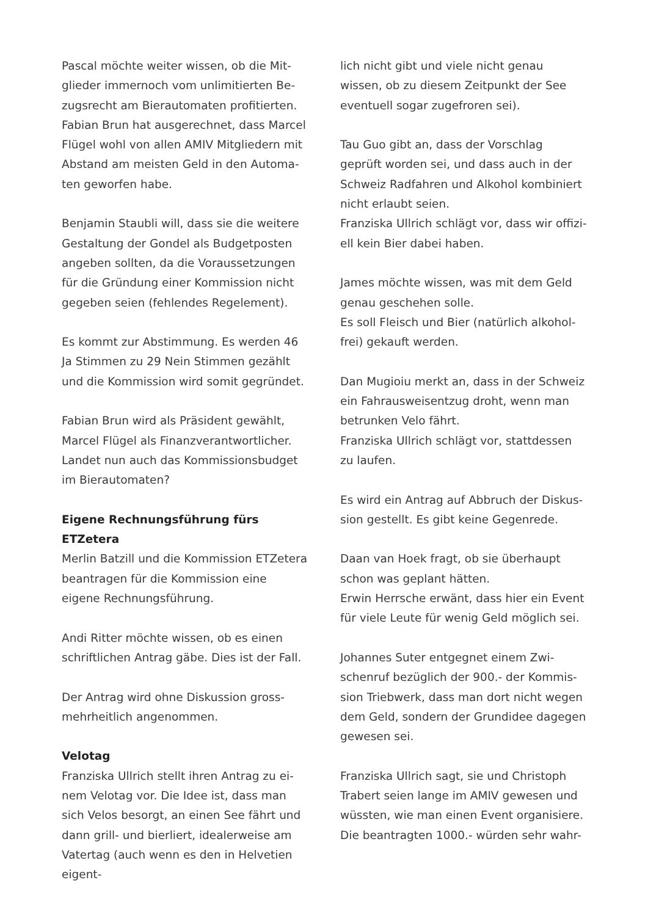Pascal möchte weiter wissen, ob die Mit­glieder immernoch vom unlimitierten Be­zugsrecht am Bierautomaten profitierten. Fabian Brun hat ausgerechnet, dass Marcel Flügel wohl von allen AMIV Mitgliedern mit Abstand am meisten Geld in den Automa­ten geworfen habe.
Benjamin Staubli will, dass sie die weitere Gestaltung der Gondel als Budgetposten angeben sollten, da die Voraussetzungen für die Gründung einer Kommission nicht gegeben seien (fehlendes Regelement).
Es kommt zur Abstimmung. Es werden 46 Ja Stimmen zu 29 Nein Stimmen gezählt und die Kommission wird somit gegründet.
Fabian Brun wird als Präsident gewählt, Marcel Flügel als Finanzverantwortlicher. Landet nun auch das Kommissionsbudget im Bierautomaten?
Eigene Rechnungsführung fürs ETZetera
Merlin Batzill und die Kommission ETZetera beantragen für die Kommission eine eigene Rechnungsführung.
Andi Ritter möchte wissen, ob es einen schriftlichen Antrag gäbe. Dies ist der Fall.
Der Antrag wird ohne Diskussion gross­mehrheitlich angenommen.
Velotag
Franziska Ullrich stellt ihren Antrag zu ei­nem Velotag vor. Die Idee ist, dass man sich Velos besorgt, an einen See fährt und dann grill- und bierliert, idealerweise am Vater­tag (auch wenn es den in Helvetien eigent-
lich nicht gibt und viele nicht genau wissen, ob zu diesem Zeitpunkt der See eventuell sogar zugefroren sei).
Tau Guo gibt an, dass der Vorschlag geprüft worden sei, und dass auch in der Schweiz Radfahren und Alkohol kombiniert nicht erlaubt seien.
Franziska Ullrich schlägt vor, dass wir offizi­ell kein Bier dabei haben.
James möchte wissen, was mit dem Geld genau geschehen solle.
Es soll Fleisch und Bier (natürlich alkohol­frei) gekauft werden.
Dan Mugioiu merkt an, dass in der Schweiz ein Fahrausweisentzug droht, wenn man betrunken Velo fährt.
Franziska Ullrich schlägt vor, stattdessen zu laufen.
Es wird ein Antrag auf Abbruch der Diskus­sion gestellt. Es gibt keine Gegenrede.
Daan van Hoek fragt, ob sie überhaupt schon was geplant hätten.
Erwin Herrsche erwänt, dass hier ein Event für viele Leute für wenig Geld möglich sei.
Johannes Suter entgegnet einem Zwi­schenruf bezüglich der 900.- der Kommis­sion Triebwerk, dass man dort nicht wegen dem Geld, sondern der Grundidee dagegen gewesen sei.
Franziska Ullrich sagt, sie und Christoph Trabert seien lange im AMIV gewesen und wüssten, wie man einen Event organisiere. Die beantragten 1000.- würden sehr wahr-